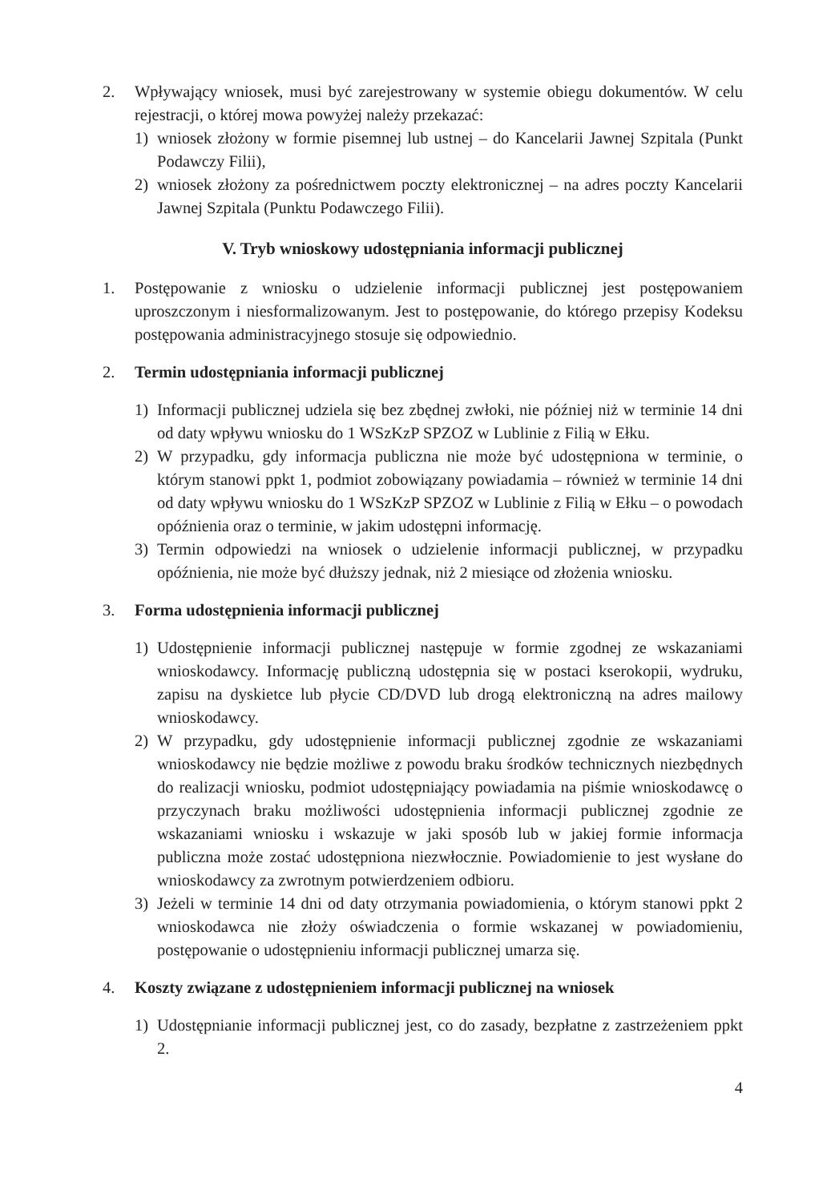2. Wpływający wniosek, musi być zarejestrowany w systemie obiegu dokumentów. W celu rejestracji, o której mowa powyżej należy przekazać:
1) wniosek złożony w formie pisemnej lub ustnej – do Kancelarii Jawnej Szpitala (Punkt Podawczy Filii),
2) wniosek złożony za pośrednictwem poczty elektronicznej – na adres poczty Kancelarii Jawnej Szpitala (Punktu Podawczego Filii).
V. Tryb wnioskowy udostępniania informacji publicznej
1. Postępowanie z wniosku o udzielenie informacji publicznej jest postępowaniem uproszczonym i niesformalizowanym. Jest to postępowanie, do którego przepisy Kodeksu postępowania administracyjnego stosuje się odpowiednio.
2. Termin udostępniania informacji publicznej
1) Informacji publicznej udziela się bez zbędnej zwłoki, nie później niż w terminie 14 dni od daty wpływu wniosku do 1 WSzKzP SPZOZ w Lublinie z Filią w Ełku.
2) W przypadku, gdy informacja publiczna nie może być udostępniona w terminie, o którym stanowi ppkt 1, podmiot zobowiązany powiadamia – również w terminie 14 dni od daty wpływu wniosku do 1 WSzKzP SPZOZ w Lublinie z Filią w Ełku – o powodach opóźnienia oraz o terminie, w jakim udostępni informację.
3) Termin odpowiedzi na wniosek o udzielenie informacji publicznej, w przypadku opóźnienia, nie może być dłuższy jednak, niż 2 miesiące od złożenia wniosku.
3. Forma udostępnienia informacji publicznej
1) Udostępnienie informacji publicznej następuje w formie zgodnej ze wskazaniami wnioskodawcy. Informację publiczną udostępnia się w postaci kserokopii, wydruku, zapisu na dyskietce lub płycie CD/DVD lub drogą elektroniczną na adres mailowy wnioskodawcy.
2) W przypadku, gdy udostępnienie informacji publicznej zgodnie ze wskazaniami wnioskodawcy nie będzie możliwe z powodu braku środków technicznych niezbędnych do realizacji wniosku, podmiot udostępniający powiadamia na piśmie wnioskodawcę o przyczynach braku możliwości udostępnienia informacji publicznej zgodnie ze wskazaniami wniosku i wskazuje w jaki sposób lub w jakiej formie informacja publiczna może zostać udostępniona niezwłocznie. Powiadomienie to jest wysłane do wnioskodawcy za zwrotnym potwierdzeniem odbioru.
3) Jeżeli w terminie 14 dni od daty otrzymania powiadomienia, o którym stanowi ppkt 2 wnioskodawca nie złoży oświadczenia o formie wskazanej w powiadomieniu, postępowanie o udostępnieniu informacji publicznej umarza się.
4. Koszty związane z udostępnieniem informacji publicznej na wniosek
1) Udostępnianie informacji publicznej jest, co do zasady, bezpłatne z zastrzeżeniem ppkt 2.
4